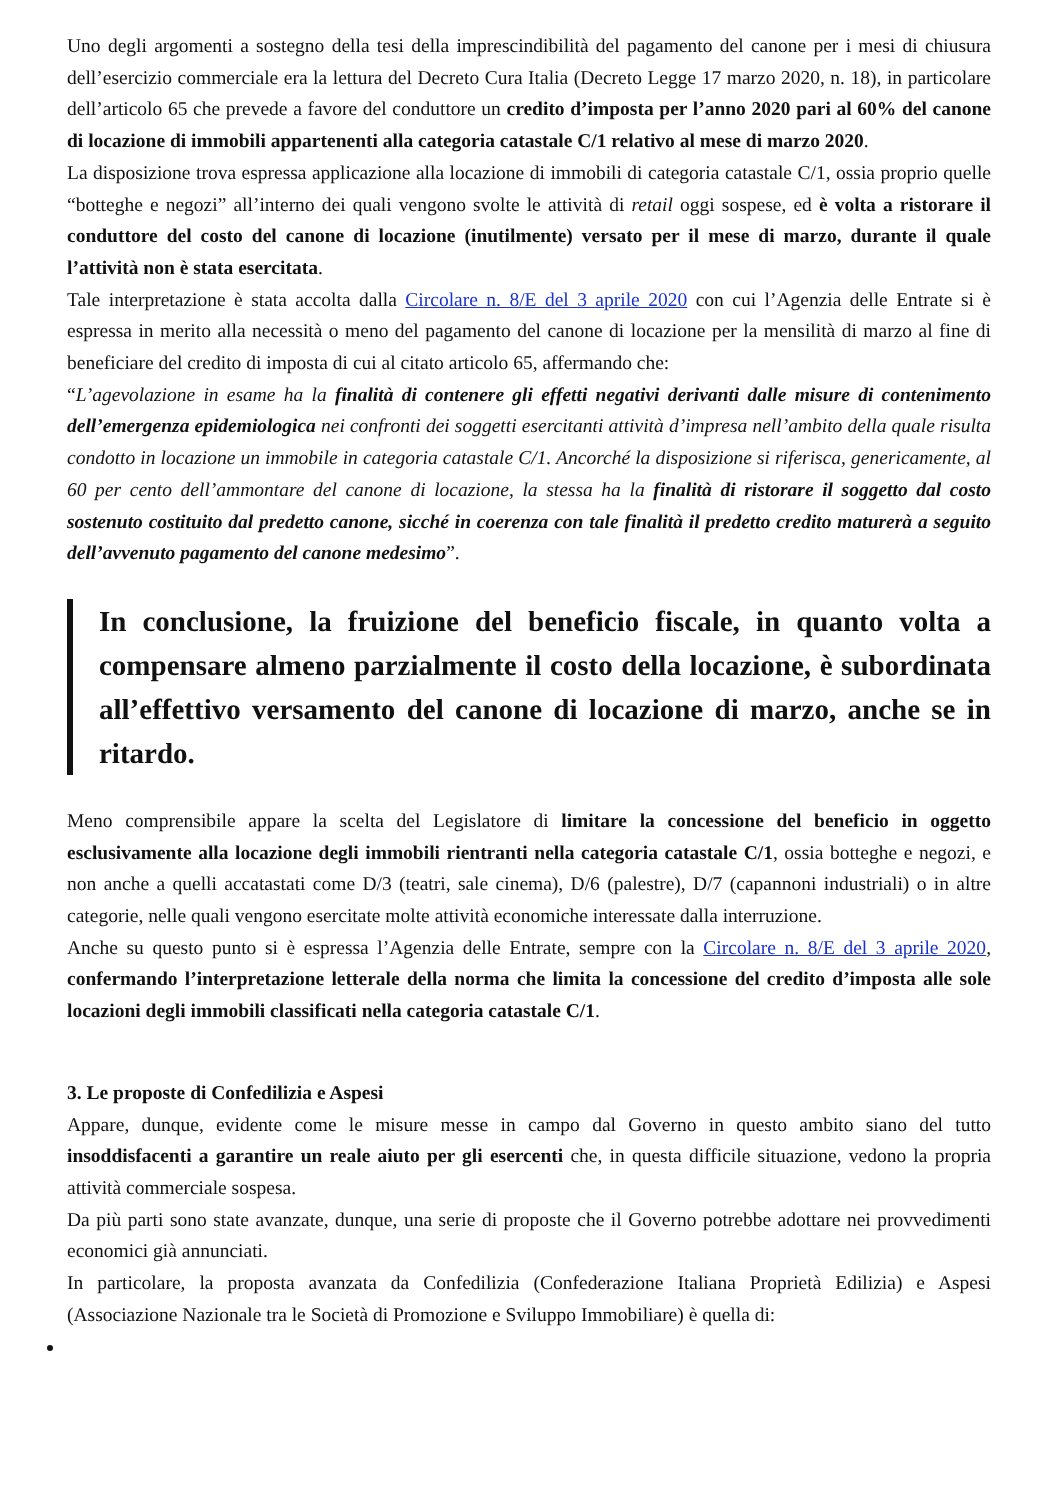Uno degli argomenti a sostegno della tesi della imprescindibilità del pagamento del canone per i mesi di chiusura dell’esercizio commerciale era la lettura del Decreto Cura Italia (Decreto Legge 17 marzo 2020, n. 18), in particolare dell’articolo 65 che prevede a favore del conduttore un credito d’imposta per l’anno 2020 pari al 60% del canone di locazione di immobili appartenenti alla categoria catastale C/1 relativo al mese di marzo 2020.
La disposizione trova espressa applicazione alla locazione di immobili di categoria catastale C/1, ossia proprio quelle “botteghe e negozi” all’interno dei quali vengono svolte le attività di retail oggi sospese, ed è volta a ristorare il conduttore del costo del canone di locazione (inutilmente) versato per il mese di marzo, durante il quale l’attività non è stata esercitata.
Tale interpretazione è stata accolta dalla Circolare n. 8/E del 3 aprile 2020 con cui l’Agenzia delle Entrate si è espressa in merito alla necessità o meno del pagamento del canone di locazione per la mensilità di marzo al fine di beneficiare del credito di imposta di cui al citato articolo 65, affermando che:
“L’agevolazione in esame ha la finalità di contenere gli effetti negativi derivanti dalle misure di contenimento dell’emergenza epidemiologica nei confronti dei soggetti esercitanti attività d’impresa nell’ambito della quale risulta condotto in locazione un immobile in categoria catastale C/1. Ancorché la disposizione si riferisca, genericamente, al 60 per cento dell’ammontare del canone di locazione, la stessa ha la finalità di ristorare il soggetto dal costo sostenuto costituito dal predetto canone, sicché in coerenza con tale finalità il predetto credito maturerà a seguito dell’avvenuto pagamento del canone medesimo”.
In conclusione, la fruizione del beneficio fiscale, in quanto volta a compensare almeno parzialmente il costo della locazione, è subordinata all’effettivo versamento del canone di locazione di marzo, anche se in ritardo.
Meno comprensibile appare la scelta del Legislatore di limitare la concessione del beneficio in oggetto esclusivamente alla locazione degli immobili rientranti nella categoria catastale C/1, ossia botteghe e negozi, e non anche a quelli accatastati come D/3 (teatri, sale cinema), D/6 (palestre), D/7 (capannoni industriali) o in altre categorie, nelle quali vengono esercitate molte attività economiche interessate dalla interruzione.
Anche su questo punto si è espressa l’Agenzia delle Entrate, sempre con la Circolare n. 8/E del 3 aprile 2020, confermando l’interpretazione letterale della norma che limita la concessione del credito d’imposta alle sole locazioni degli immobili classificati nella categoria catastale C/1.
3. Le proposte di Confedilizia e Aspesi
Appare, dunque, evidente come le misure messe in campo dal Governo in questo ambito siano del tutto insoddisfacenti a garantire un reale aiuto per gli esercenti che, in questa difficile situazione, vedono la propria attività commerciale sospesa.
Da più parti sono state avanzate, dunque, una serie di proposte che il Governo potrebbe adottare nei provvedimenti economici già annunciati.
In particolare, la proposta avanzata da Confedilizia (Confederazione Italiana Proprietà Edilizia) e Aspesi (Associazione Nazionale tra le Società di Promozione e Sviluppo Immobiliare) è quella di: